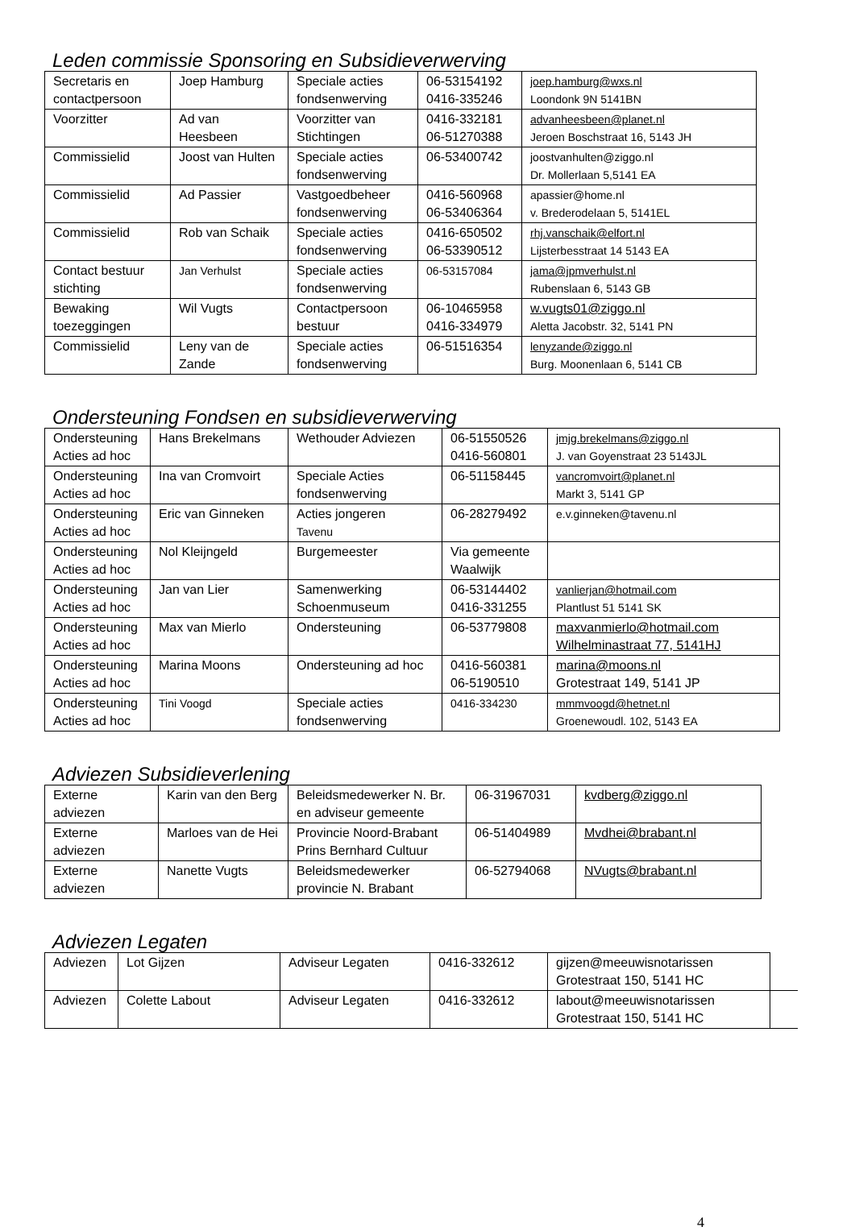Leden commissie Sponsoring en Subsidieverwerving
| Secretaris en contactpersoon | Joep Hamburg | Speciale acties fondsenwerving | 06-53154192 0416-335246 | joep.hamburg@wxs.nl Loondonk 9N 5141BN |
| Voorzitter | Ad van Heesbeen | Voorzitter van Stichtingen | 0416-332181 06-51270388 | advanheesbeen@planet.nl Jeroen Boschstraat 16, 5143 JH |
| Commissielid | Joost van Hulten | Speciale acties fondsenwerving | 06-53400742 | joostvanhulten@ziggo.nl Dr. Mollerlaan 5,5141 EA |
| Commissielid | Ad Passier | Vastgoedbeheer fondsenwerving | 0416-560968 06-53406364 | apassier@home.nl v. Brederodelaan 5, 5141EL |
| Commissielid | Rob van Schaik | Speciale acties fondsenwerving | 0416-650502 06-53390512 | rhj.vanschaik@elfort.nl Lijsterbesstraat 14 5143 EA |
| Contact bestuur stichting | Jan Verhulst | Speciale acties fondsenwerving | 06-53157084 | jama@jpmverhulst.nl Rubenslaan 6, 5143 GB |
| Bewaking toezeggingen | Wil Vugts | Contactpersoon bestuur | 06-10465958 0416-334979 | w.vugts01@ziggo.nl Aletta Jacobstr. 32, 5141 PN |
| Commissielid | Leny van de Zande | Speciale acties fondsenwerving | 06-51516354 | lenyzande@ziggo.nl Burg. Moonenlaan 6, 5141 CB |
Ondersteuning Fondsen en subsidieverwerving
| Ondersteuning Acties ad hoc | Hans Brekelmans | Wethouder Adviezen | 06-51550526 0416-560801 | jmjg.brekelmans@ziggo.nl J. van Goyenstraat 23 5143JL |
| Ondersteuning Acties ad hoc | Ina van Cromvoirt | Speciale Acties fondsenwerving | 06-51158445 | vancromvoirt@planet.nl Markt 3, 5141 GP |
| Ondersteuning Acties ad hoc | Eric van Ginneken | Acties jongeren Tavenu | 06-28279492 | e.v.ginneken@tavenu.nl |
| Ondersteuning Acties ad hoc | Nol Kleijngeld | Burgemeester | Via gemeente Waalwijk | |
| Ondersteuning Acties ad hoc | Jan van Lier | Samenwerking Schoenmuseum | 06-53144402 0416-331255 | vanlierjan@hotmail.com Plantlust 51 5141 SK |
| Ondersteuning Acties ad hoc | Max van Mierlo | Ondersteuning | 06-53779808 | maxvanmierlo@hotmail.com Wilhelminastraat 77, 5141HJ |
| Ondersteuning Acties ad hoc | Marina Moons | Ondersteuning ad hoc | 0416-560381 06-5190510 | marina@moons.nl Grotestraat 149, 5141 JP |
| Ondersteuning Acties ad hoc | Tini Voogd | Speciale acties fondsenwerving | 0416-334230 | mmmvoogd@hetnet.nl Groenewoudl. 102, 5143 EA |
Adviezen Subsidieverlening
| Externe adviezen | Karin van den Berg | Beleidsmedewerker N. Br. en adviseur gemeente | 06-31967031 | kvdberg@ziggo.nl |
| Externe adviezen | Marloes van de Hei | Provincie Noord-Brabant Prins Bernhard Cultuur | 06-51404989 | Mvdhei@brabant.nl |
| Externe adviezen | Nanette Vugts | Beleidsmedewerker provincie N. Brabant | 06-52794068 | NVugts@brabant.nl |
Adviezen Legaten
| Adviezen | Lot Gijzen | Adviseur Legaten | 0416-332612 | gijzen@meeuwisnotarissen Grotestraat 150, 5141 HC | |
| Adviezen | Colette Labout | Adviseur Legaten | 0416-332612 | labout@meeuwisnotarissen Grotestraat 150, 5141 HC | |
4